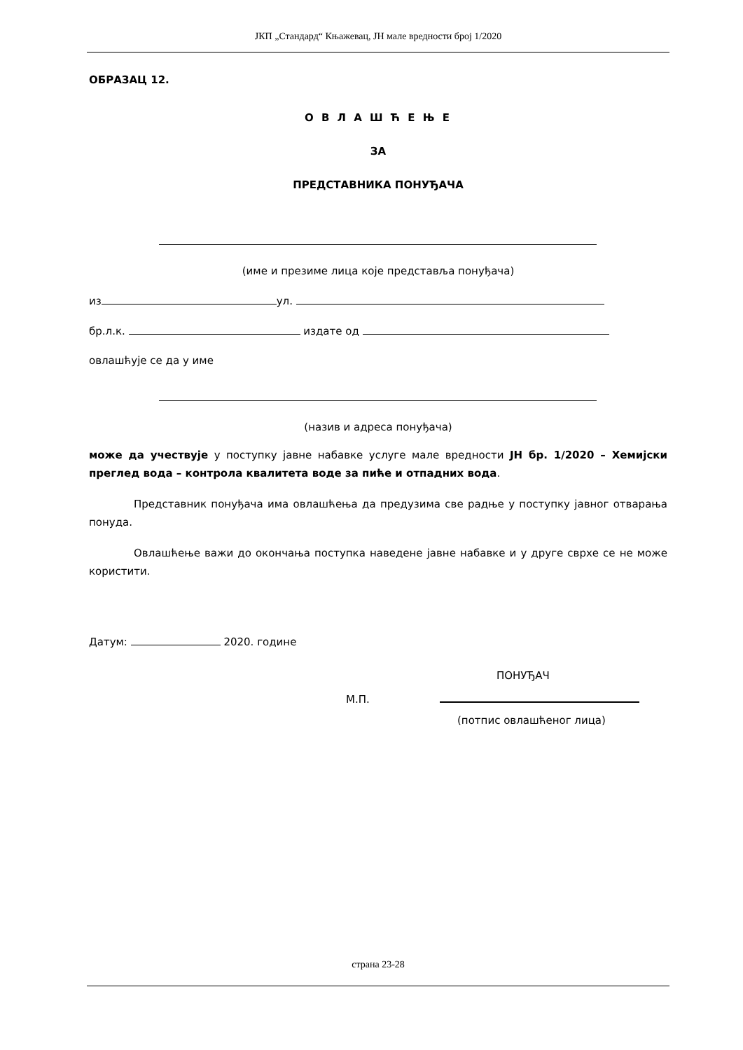ЈКП „Стандард“ Књажевац, ЈН мале вредности број 1/2020
ОБРАЗАЦ 12.
О В Л А Ш Ћ Е Њ Е
ЗА
ПРЕДСТАВНИКА ПОНУЂАЧА
(име и презиме лица које представља понуђача)
из ул.
бр.л.к. издате од
овлашћује се да у име
(назив и адреса понуђача)
може да учествује у поступку јавне набавке услуге мале вредности ЈН бр. 1/2020 – Хемијски преглед вода – контрола квалитета воде за пиће и отпадних вода.
Представник понуђача има овлашћења да предузима све радње у поступку јавног отварања понуда.
Овлашћење важи до окончања поступка наведене јавне набавке и у друге сврхе се не може користити.
Датум: 2020. године
ПОНУЂАЧ
М.П.
(потпис овлашћеног лица)
страна 23-28